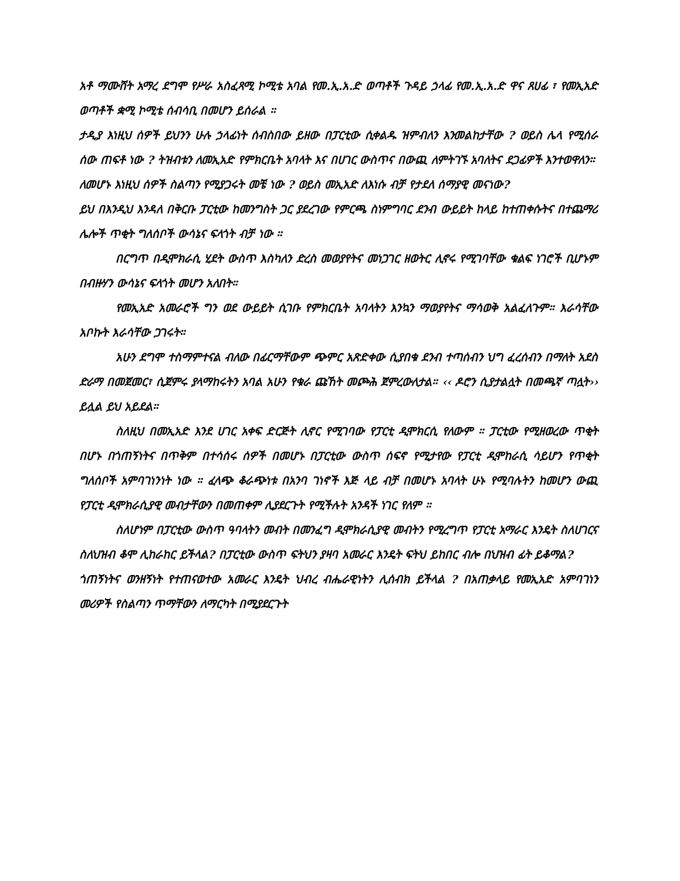አቶ ማሙሸት አማረ ደግሞ የሥራ አስፈጻሚ ኮሚቴ አባል የመ.ኢ.አ.ድ ወጣቶች ጉዳይ ኃላፊ የመ.ኢ.አ.ድ ዋና ጸሀፊ ፣ የመኢአድ ወጣቶች ቋሚ ኮሚቴ ሰብሳቢ በመሆን ይሰራል ።
ታዲያ እነዚህ ሰዎች ይህንን ሁሉ ኃላፊነት ሰብስበው ይዘው በፓርቲው ሲቀልዱ ዝምብለን እንመልከታቸው ? ወይስ ሌላ የሚሰራ ሰው ጠፍቶ ነው ? ትዝብቱን ለመኢአድ የምክርቤት አባላት እና በሀገር ውስጥና በውጪ ለምትገኙ አባለትና ደጋፊዎች እንተወዋለን።
ለመሆኑ እነዚህ ሰዎች ስልጣን የሚያጋሩት መቼ ነው ? ወይስ መኢአድ ለእነሱ ብቻ የታደለ ሰማያዊ መናነው?
ይህ በእንዲህ እንዳለ በቅርቡ ፓርቲው ከመንግስት ጋር ያደረገው የምርጫ ስነምግባር ደንብ ውይይት ከላይ ከተጠቀሱትና በተጨማሪ ሌሎች ጥቂት ግለሰቦች ውሳኔና ፍላጎት ብቻ ነው ።
በርግጥ በዲሞክራሲ ሂደት ውስጥ እስካለን ድረስ መወያየትና መነጋገር ዘወትር ሊኖሩ የሚገባቸው ቁልፍ ነገሮች ቢሆኑም በብዙሃን ውሳኔና ፍላጎት መሆን አለበት።
የመኢአድ አመራሮች ግን ወደ ውይይት ሲገቡ የምክርቤት አባላትን እንኳን ማወያየትና ማሳወቅ አልፈለጉም። እራሳቸው አቦኩት እራሳቸው ጋገሩት።
አሁን ደግሞ ተስማምተናል ብለው በፊርማቸውም ጭምር አጽድቀው ሲያበቁ ደንብ ተጣሰብን ህግ ፈረሰብን በማለት አደስ ድራማ በመጀመር፣ ሲጀምሩ ያላማከሩትን አባል አሁን የቁራ ጩኸት መጮሕ ጀምረውለታል። ‹‹ ዶሮን ሲያታልሏት በመጫኛ ጣሏት›› ይሏል ይህ አይደል።
ስለዚህ በመኢአድ እንደ ሀገር አቀፍ ድርጅት ሊኖር የሚገባው የፓርቲ ዲሞክርሲ የለውም ። ፓርቲው የሚዘወረው ጥቂት በሆኑ በጎጠኝነትና በጥቅም በተሳሰሩ ሰዎች በመሆኑ በፓርቲው ውስጥ ሰፍኖ የሚታየው የፓርቲ ዲሞከራሲ ሳይሆን የጥቂት ግለሰቦች አምባገነንነት ነው ። ፈላጭ ቆራጭነቱ በአንባ ገነኖች እጅ ላይ ብቻ በመሆኑ አባላት ሁኑ የሚባሉትን ከመሆን ውጪ የፓርቲ ዲሞክራሲያዊ መብታቸውን በመጠቀም ሊያደርጉት የሚችሉት አንዳች ነገር የለም ።
ስለሆነም በፓርቲው ውስጥ ዓባላትን መብት በመንፈግ ዲሞክራሲያዊ መብትን የሚረግጥ የፓርቲ አማራር እንዴት ስለሀገርና ስለህዝብ ቆሞ ሊከራከር ይችላል? በፓርቲው ውስጥ ፍትህን ያዛባ አመራር እንዴት ፍትህ ይከበር ብሎ በህዝብ ፊት ይቆማል?
ጎጠኝነትና ወንዘኝነት የተጠናወተው አመራር እንዴት ህብረ ብሔራዊነትን ሊሰብክ ይችላል ? በአጠቃላይ የመኢአድ አምባገነን መሪዎች የስልጣን ጥማቸውን ለማርካት በሚያደርጉት